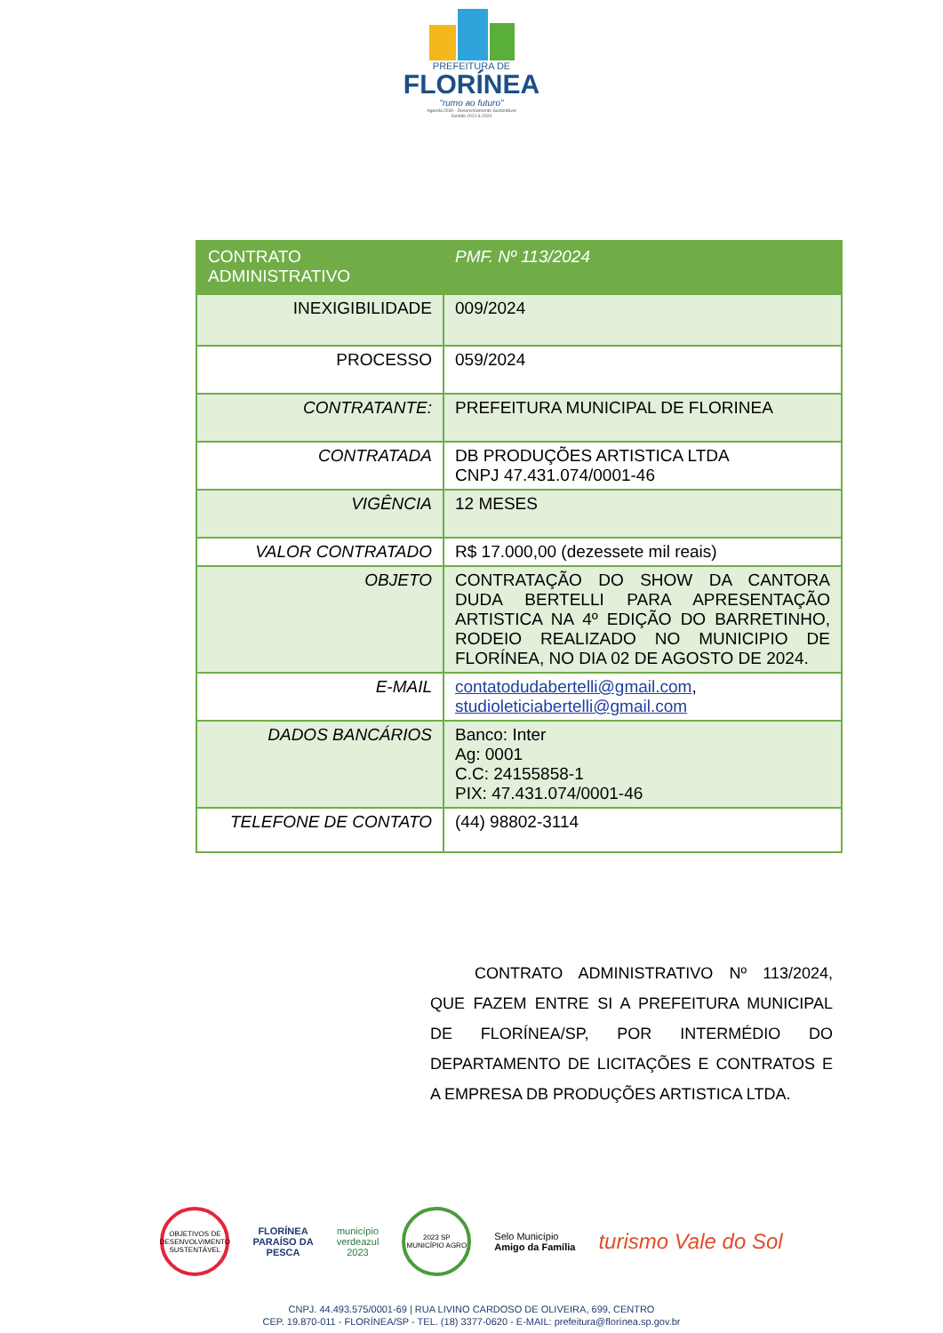PREFEITURA DE
FLORÍNEA
"rumo ao futuro"
Agenda 2030 - Desenvolvimento Sustentável
Gestão 2021 à 2024
| CONTRATO ADMINISTRATIVO | PMF. Nº 113/2024 |
| INEXIGIBILIDADE | 009/2024 |
| PROCESSO | 059/2024 |
| CONTRATANTE: | PREFEITURA MUNICIPAL DE FLORINEA |
| CONTRATADA | DB PRODUÇÕES ARTISTICA LTDA CNPJ 47.431.074/0001-46 |
| VIGÊNCIA | 12 MESES |
| VALOR CONTRATADO | R$ 17.000,00 (dezessete mil reais) |
| OBJETO | CONTRATAÇÃO DO SHOW DA CANTORA DUDA BERTELLI PARA APRESENTAÇÃO ARTISTICA NA 4º EDIÇÃO DO BARRETINHO, RODEIO REALIZADO NO MUNICIPIO DE FLORÍNEA, NO DIA 02 DE AGOSTO DE 2024. |
| E-MAIL | contatodudabertelli@gmail.com , studioleticiabertelli@gmail.com |
| DADOS BANCÁRIOS | Banco: Inter Ag: 0001 C.C: 24155858-1 PIX: 47.431.074/0001-46 |
| TELEFONE DE CONTATO | (44) 98802-3114 |
CONTRATO ADMINISTRATIVO Nº 113/2024, QUE FAZEM ENTRE SI A PREFEITURA MUNICIPAL DE FLORÍNEA/SP, POR INTERMÉDIO DO DEPARTAMENTO DE LICITAÇÕES E CONTRATOS E A EMPRESA DB PRODUÇÕES ARTISTICA LTDA.
OBJETIVOS DE DESENVOLVIMENTO SUSTENTÁVEL
FLORÍNEA
PARAÍSO DA
PESCA
município
verdeazul
2023
2023 SP
MUNICÍPIO AGRO
Selo Município
Amigo da Família
turismo Vale do Sol
CNPJ. 44.493.575/0001-69 | RUA LIVINO CARDOSO DE OLIVEIRA, 699, CENTRO
CEP. 19.870-011 - FLORÍNEA/SP - TEL. (18) 3377-0620 - E-MAIL: prefeitura@florínea.sp.gov.br